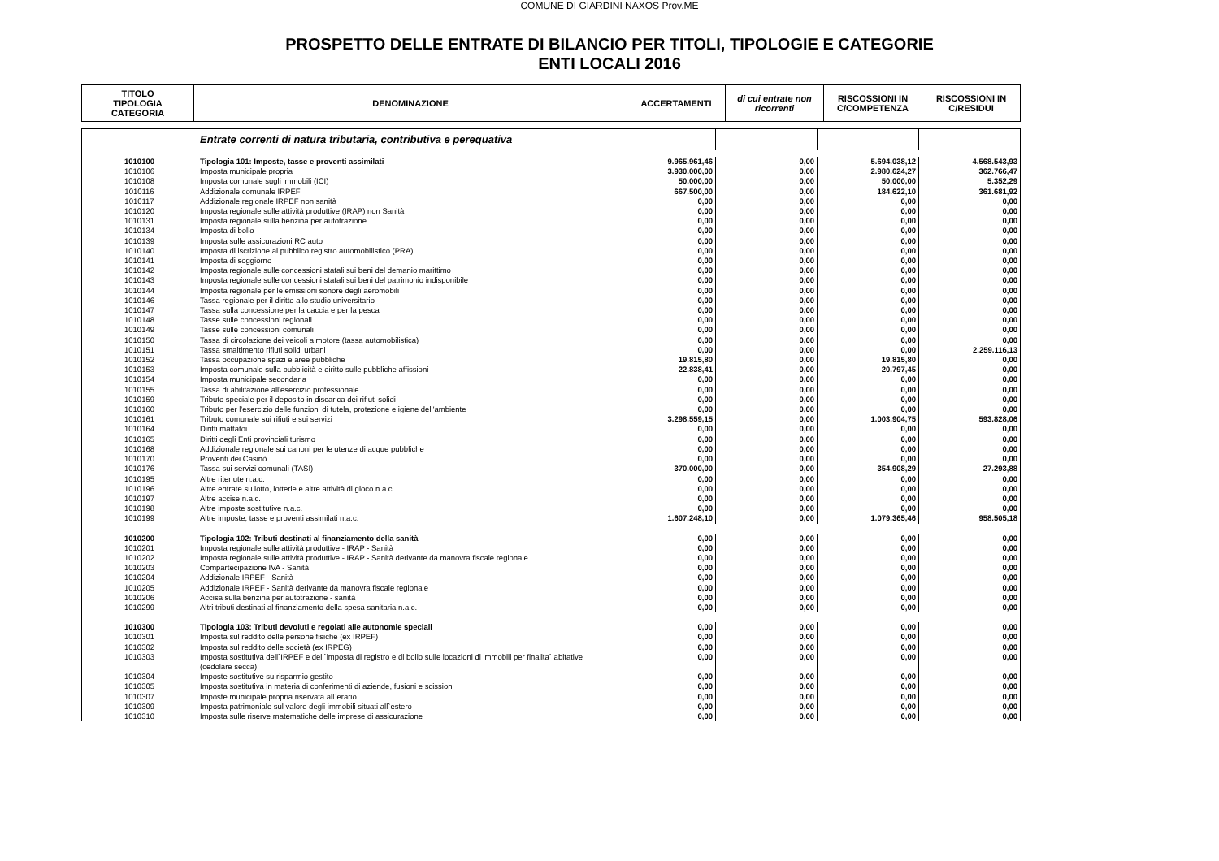COMUNE DI GIARDINI NAXOS Prov.ME
PROSPETTO DELLE ENTRATE DI BILANCIO PER TITOLI, TIPOLOGIE E CATEGORIE
ENTI LOCALI 2016
| TITOLO TIPOLOGIA CATEGORIA | DENOMINAZIONE | ACCERTAMENTI | di cui entrate non ricorrenti | RISCOSSIONI IN C/COMPETENZA | RISCOSSIONI IN C/RESIDUI |
| --- | --- | --- | --- | --- | --- |
| | Entrate correnti di natura tributaria, contributiva e perequativa | | | | |
| 1010100 | Tipologia 101: Imposte, tasse e proventi assimilati | 9.965.961,46 | 0,00 | 5.694.038,12 | 4.568.543,93 |
| 1010106 | Imposta municipale propria | 3.930.000,00 | 0,00 | 2.980.624,27 | 362.766,47 |
| 1010108 | Imposta comunale sugli immobili (ICI) | 50.000,00 | 0,00 | 50.000,00 | 5.352,29 |
| 1010116 | Addizionale comunale IRPEF | 667.500,00 | 0,00 | 184.622,10 | 361.681,92 |
| 1010117 | Addizionale regionale IRPEF non sanità | 0,00 | 0,00 | 0,00 | 0,00 |
| 1010120 | Imposta regionale sulle attività produttive (IRAP) non Sanità | 0,00 | 0,00 | 0,00 | 0,00 |
| 1010131 | Imposta regionale sulla benzina per autotrazione | 0,00 | 0,00 | 0,00 | 0,00 |
| 1010134 | Imposta di bollo | 0,00 | 0,00 | 0,00 | 0,00 |
| 1010139 | Imposta sulle assicurazioni RC auto | 0,00 | 0,00 | 0,00 | 0,00 |
| 1010140 | Imposta di iscrizione al pubblico registro automobilistico (PRA) | 0,00 | 0,00 | 0,00 | 0,00 |
| 1010141 | Imposta di soggiorno | 0,00 | 0,00 | 0,00 | 0,00 |
| 1010142 | Imposta regionale sulle concessioni statali sui beni del demanio marittimo | 0,00 | 0,00 | 0,00 | 0,00 |
| 1010143 | Imposta regionale sulle concessioni statali sui beni del patrimonio indisponibile | 0,00 | 0,00 | 0,00 | 0,00 |
| 1010144 | Imposta regionale per le emissioni sonore degli aeromobili | 0,00 | 0,00 | 0,00 | 0,00 |
| 1010146 | Tassa regionale per il diritto allo studio universitario | 0,00 | 0,00 | 0,00 | 0,00 |
| 1010147 | Tassa sulla concessione per la caccia e per la pesca | 0,00 | 0,00 | 0,00 | 0,00 |
| 1010148 | Tasse sulle concessioni regionali | 0,00 | 0,00 | 0,00 | 0,00 |
| 1010149 | Tasse sulle concessioni comunali | 0,00 | 0,00 | 0,00 | 0,00 |
| 1010150 | Tassa di circolazione dei veicoli a motore (tassa automobilistica) | 0,00 | 0,00 | 0,00 | 0,00 |
| 1010151 | Tassa smaltimento rifiuti solidi urbani | 0,00 | 0,00 | 0,00 | 2.259.116,13 |
| 1010152 | Tassa occupazione spazi e aree pubbliche | 19.815,80 | 0,00 | 19.815,80 | 0,00 |
| 1010153 | Imposta comunale sulla pubblicità e diritto sulle pubbliche affissioni | 22.838,41 | 0,00 | 20.797,45 | 0,00 |
| 1010154 | Imposta municipale secondaria | 0,00 | 0,00 | 0,00 | 0,00 |
| 1010155 | Tassa di abilitazione all'esercizio professionale | 0,00 | 0,00 | 0,00 | 0,00 |
| 1010159 | Tributo speciale per il deposito in discarica dei rifiuti solidi | 0,00 | 0,00 | 0,00 | 0,00 |
| 1010160 | Tributo per l'esercizio delle funzioni di tutela, protezione e igiene dell'ambiente | 0,00 | 0,00 | 0,00 | 0,00 |
| 1010161 | Tributo comunale sui rifiuti e sui servizi | 3.298.559,15 | 0,00 | 1.003.904,75 | 593.828,06 |
| 1010164 | Diritti mattatoi | 0,00 | 0,00 | 0,00 | 0,00 |
| 1010165 | Diritti degli Enti provinciali turismo | 0,00 | 0,00 | 0,00 | 0,00 |
| 1010168 | Addizionale regionale sui canoni per le utenze di acque pubbliche | 0,00 | 0,00 | 0,00 | 0,00 |
| 1010170 | Proventi dei Casinò | 0,00 | 0,00 | 0,00 | 0,00 |
| 1010176 | Tassa sui servizi comunali (TASI) | 370.000,00 | 0,00 | 354.908,29 | 27.293,88 |
| 1010195 | Altre ritenute n.a.c. | 0,00 | 0,00 | 0,00 | 0,00 |
| 1010196 | Altre entrate su lotto, lotterie e altre attività di gioco n.a.c. | 0,00 | 0,00 | 0,00 | 0,00 |
| 1010197 | Altre accise n.a.c. | 0,00 | 0,00 | 0,00 | 0,00 |
| 1010198 | Altre imposte sostitutive n.a.c. | 0,00 | 0,00 | 0,00 | 0,00 |
| 1010199 | Altre imposte, tasse e proventi assimilati n.a.c. | 1.607.248,10 | 0,00 | 1.079.365,46 | 958.505,18 |
| 1010200 | Tipologia 102: Tributi destinati al finanziamento della sanità | 0,00 | 0,00 | 0,00 | 0,00 |
| 1010201 | Imposta regionale sulle attività produttive - IRAP - Sanità | 0,00 | 0,00 | 0,00 | 0,00 |
| 1010202 | Imposta regionale sulle attività produttive - IRAP - Sanità derivante da manovra fiscale regionale | 0,00 | 0,00 | 0,00 | 0,00 |
| 1010203 | Compartecipazione IVA - Sanità | 0,00 | 0,00 | 0,00 | 0,00 |
| 1010204 | Addizionale IRPEF - Sanità | 0,00 | 0,00 | 0,00 | 0,00 |
| 1010205 | Addizionale IRPEF - Sanità derivante da manovra fiscale regionale | 0,00 | 0,00 | 0,00 | 0,00 |
| 1010206 | Accisa sulla benzina per autotrazione - sanità | 0,00 | 0,00 | 0,00 | 0,00 |
| 1010299 | Altri tributi destinati al finanziamento della spesa sanitaria n.a.c. | 0,00 | 0,00 | 0,00 | 0,00 |
| 1010300 | Tipologia 103: Tributi devoluti e regolati alle autonomie speciali | 0,00 | 0,00 | 0,00 | 0,00 |
| 1010301 | Imposta sul reddito delle persone fisiche (ex IRPEF) | 0,00 | 0,00 | 0,00 | 0,00 |
| 1010302 | Imposta sul reddito delle società (ex IRPEG) | 0,00 | 0,00 | 0,00 | 0,00 |
| 1010303 | Imposta sostitutiva dell`IRPEF e dell`imposta di registro e di bollo sulle locazioni di immobili per finalita` abitative (cedolare secca) | 0,00 | 0,00 | 0,00 | 0,00 |
| 1010304 | Imposte sostitutive su risparmio gestito | 0,00 | 0,00 | 0,00 | 0,00 |
| 1010305 | Imposta sostitutiva in materia di conferimenti di aziende, fusioni e scissioni | 0,00 | 0,00 | 0,00 | 0,00 |
| 1010307 | Imposte municipale propria riservata all`erario | 0,00 | 0,00 | 0,00 | 0,00 |
| 1010309 | Imposta patrimoniale sul valore degli immobili situati all`estero | 0,00 | 0,00 | 0,00 | 0,00 |
| 1010310 | Imposta sulle riserve matematiche delle imprese di assicurazione | 0,00 | 0,00 | 0,00 | 0,00 |